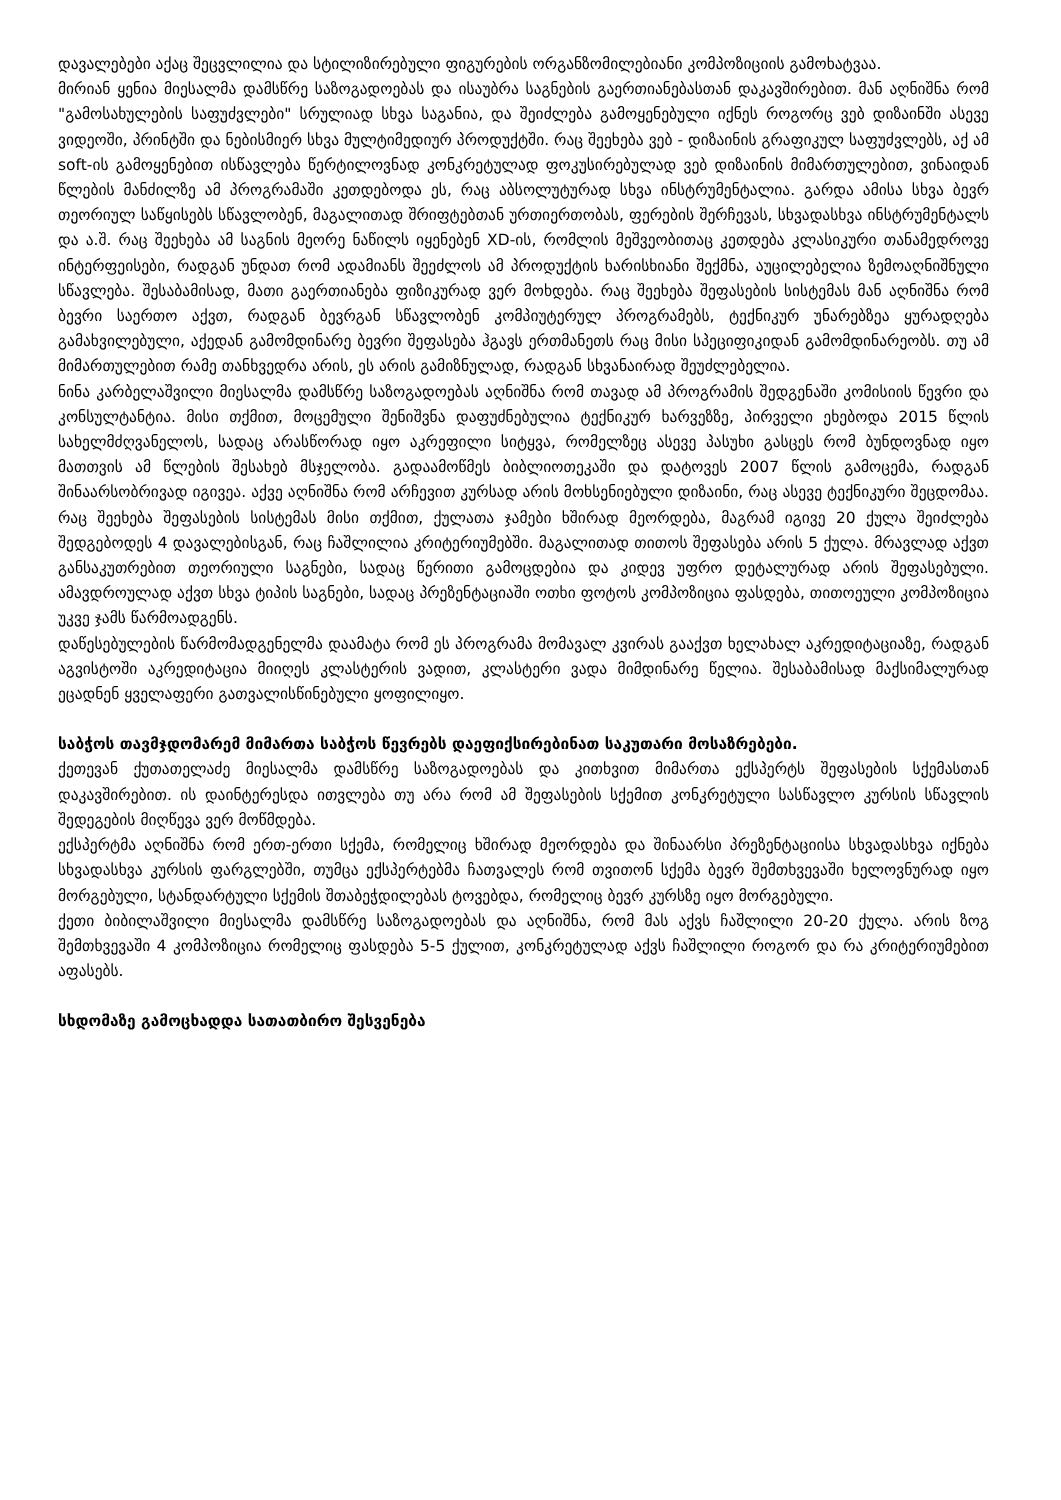დავალებები აქაც შეცვლილია და სტილიზირებული ფიგურების ორგანზომილებიანი კომპოზიციის გამოხატვაა.
მირიან ყენია მიესალმა დამსწრე საზოგადოებას და ისაუბრა საგნების გაერთიანებასთან დაკავშირებით. მან აღნიშნა რომ "გამოსახულების საფუძვლები" სრულიად სხვა საგანია, და შეიძლება გამოყენებული იქნეს როგორც ვებ დიზაინში ასევე ვიდეოში, პრინტში და ნებისმიერ სხვა მულტიმედიურ პროდუქტში. რაც შეეხება ვებ - დიზაინის გრაფიკულ საფუძვლებს, აქ ამ soft-ის გამოყენებით ისწავლება წერტილოვნად კონკრეტულად ფოკუსირებულად ვებ დიზაინის მიმართულებით, ვინაიდან წლების მანძილზე ამ პროგრამაში კეთდებოდა ეს, რაც აბსოლუტურად სხვა ინსტრუმენტალია. გარდა ამისა სხვა ბევრ თეორიულ საწყისებს სწავლობენ, მაგალითად შრიფტებთან ურთიერთობას, ფერების შერჩევას, სხვადასხვა ინსტრუმენტალს და ა.შ. რაც შეეხება ამ საგნის მეორე ნაწილს იყენებენ XD-ის, რომლის მეშვეობითაც კეთდება კლასიკური თანამედროვე ინტერფეისები, რადგან უნდათ რომ ადამიანს შეეძლოს ამ პროდუქტის ხარისხიანი შექმნა, აუცილებელია ზემოაღნიშნული სწავლება. შესაბამისად, მათი გაერთიანება ფიზიკურად ვერ მოხდება. რაც შეეხება შეფასების სისტემას მან აღნიშნა რომ ბევრი საერთო აქვთ, რადგან ბევრგან სწავლობენ კომპიუტერულ პროგრამებს, ტექნიკურ უნარებზეა ყურადღება გამახვილებული, აქედან გამომდინარე ბევრი შეფასება ჰგავს ერთმანეთს რაც მისი სპეციფიკიდან გამომდინარეობს. თუ ამ მიმართულებით რამე თანხვედრა არის, ეს არის გამიზნულად, რადგან სხვანაირად შეუძლებელია.
ნინა კარბელაშვილი მიესალმა დამსწრე საზოგადოებას აღნიშნა რომ თავად ამ პროგრამის შედგენაში კომისიის წევრი და კონსულტანტია. მისი თქმით, მოცემული შენიშვნა დაფუძნებულია ტექნიკურ ხარვეზზე, პირველი ეხებოდა 2015 წლის სახელმძღვანელოს, სადაც არასწორად იყო აკრეფილი სიტყვა, რომელზეც ასევე პასუხი გასცეს რომ ბუნდოვნად იყო მათთვის ამ წლების შესახებ მსჯელობა. გადაამოწმეს ბიბლიოთეკაში და დატოვეს 2007 წლის გამოცემა, რადგან შინაარსობრივად იგივეა. აქვე აღნიშნა რომ არჩევით კურსად არის მოხსენიებული დიზაინი, რაც ასევე ტექნიკური შეცდომაა. რაც შეეხება შეფასების სისტემას მისი თქმით, ქულათა ჯამები ხშირად მეორდება, მაგრამ იგივე 20 ქულა შეიძლება შედგებოდეს 4 დავალებისგან, რაც ჩაშლილია კრიტერიუმებში. მაგალითად თითოს შეფასება არის 5 ქულა. მრავლად აქვთ განსაკუთრებით თეორიული საგნები, სადაც წერითი გამოცდებია და კიდევ უფრო დეტალურად არის შეფასებული. ამავდროულად აქვთ სხვა ტიპის საგნები, სადაც პრეზენტაციაში ოთხი ფოტოს კომპოზიცია ფასდება, თითოეული კომპოზიცია უკვე ჯამს წარმოადგენს.
დაწესებულების წარმომადგენელმა დაამატა რომ ეს პროგრამა მომავალ კვირას გააქვთ ხელახალ აკრედიტაციაზე, რადგან აგვისტოში აკრედიტაცია მიიღეს კლასტერის ვადით, კლასტერი ვადა მიმდინარე წელია. შესაბამისად მაქსიმალურად ეცადნენ ყველაფერი გათვალისწინებული ყოფილიყო.
საბჭოს თავმჯდომარემ მიმართა საბჭოს წევრებს დაეფიქსირებინათ საკუთარი მოსაზრებები.
ქეთევან ქუთათელაძე მიესალმა დამსწრე საზოგადოებას და კითხვით მიმართა ექსპერტს შეფასების სქემასთან დაკავშირებით. ის დაინტერესდა ითვლება თუ არა რომ ამ შეფასების სქემით კონკრეტული სასწავლო კურსის სწავლის შედეგების მიღწევა ვერ მოწმდება.
ექსპერტმა აღნიშნა რომ ერთ-ერთი სქემა, რომელიც ხშირად მეორდება და შინაარსი პრეზენტაციისა სხვადასხვა იქნება სხვადასხვა კურსის ფარგლებში, თუმცა ექსპერტებმა ჩათვალეს რომ თვითონ სქემა ბევრ შემთხვევაში ხელოვნურად იყო მორგებული, სტანდარტული სქემის შთაბეჭდილებას ტოვებდა, რომელიც ბევრ კურსზე იყო მორგებული.
ქეთი ბიბილაშვილი მიესალმა დამსწრე საზოგადოებას და აღნიშნა, რომ მას აქვს ჩაშლილი 20-20 ქულა. არის ზოგ შემთხვევაში 4 კომპოზიცია რომელიც ფასდება 5-5 ქულით, კონკრეტულად აქვს ჩაშლილი როგორ და რა კრიტერიუმებით აფასებს.
სხდომაზე გამოცხადდა სათათბირო შესვენება